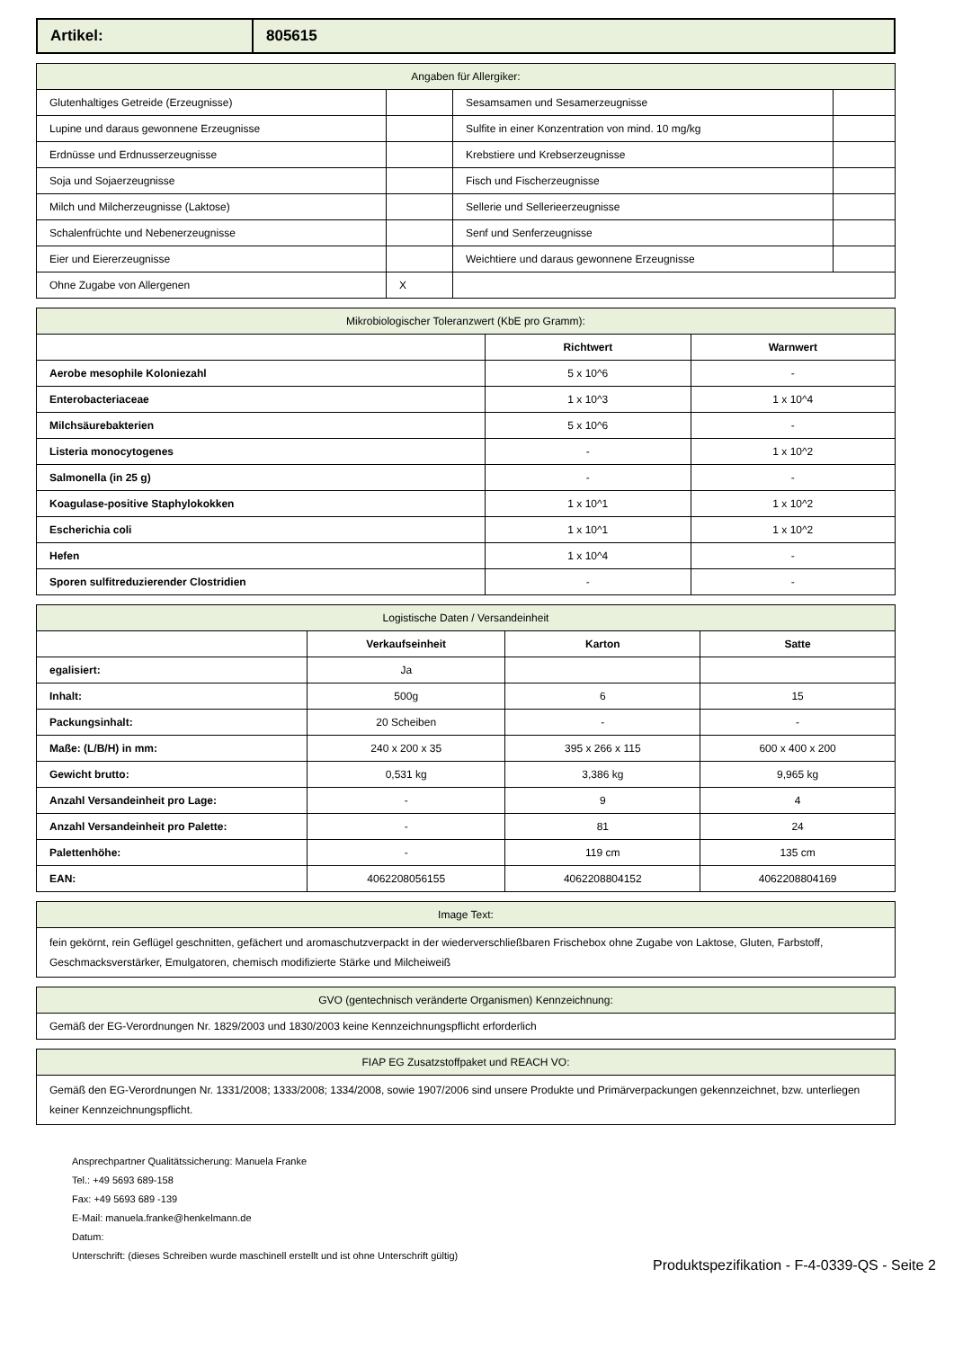| Artikel: | 805615 |
| Angaben für Allergiker: | | | |
| Glutenhaltiges Getreide (Erzeugnisse) | | Sesamsamen und Sesamerzeugnisse | |
| Lupine und daraus gewonnene Erzeugnisse | | Sulfite in einer Konzentration von mind. 10 mg/kg | |
| Erdnüsse und Erdnusserzeugnisse | | Krebstiere und Krebserzeugnisse | |
| Soja und Sojaerzeugnisse | | Fisch und Fischerzeugnisse | |
| Milch und Milcherzeugnisse (Laktose) | | Sellerie und Sellerieerzeugnisse | |
| Schalenfrüchte und Nebenerzeugnisse | | Senf und Senferzeugnisse | |
| Eier und Eiererzeugnisse | | Weichtiere und daraus gewonnene Erzeugnisse | |
| Ohne Zugabe von Allergenen | X | | |
| Mikrobiologischer Toleranzwert (KbE pro Gramm): | | |
| | Richtwert | Warnwert |
| Aerobe mesophile Koloniezahl | 5 x 10^6 | - |
| Enterobacteriaceae | 1 x 10^3 | 1 x 10^4 |
| Milchsäurebakterien | 5 x 10^6 | - |
| Listeria monocytogenes | - | 1 x 10^2 |
| Salmonella (in 25 g) | - | - |
| Koagulase-positive Staphylokokken | 1 x 10^1 | 1 x 10^2 |
| Escherichia coli | 1 x 10^1 | 1 x 10^2 |
| Hefen | 1 x 10^4 | - |
| Sporen sulfitreduzierender Clostridien | - | - |
| Logistische Daten / Versandeinheit | | | |
| | Verkaufseinheit | Karton | Satte |
| egalisiert: | Ja | | |
| Inhalt: | 500g | 6 | 15 |
| Packungsinhalt: | 20 Scheiben | - | - |
| Maße: (L/B/H) in mm: | 240 x 200 x 35 | 395 x 266 x 115 | 600 x 400 x 200 |
| Gewicht brutto: | 0,531 kg | 3,386 kg | 9,965 kg |
| Anzahl Versandeinheit pro Lage: | - | 9 | 4 |
| Anzahl Versandeinheit pro Palette: | - | 81 | 24 |
| Palettenhöhe: | - | 119 cm | 135 cm |
| EAN: | 4062208056155 | 4062208804152 | 4062208804169 |
| Image Text: |
| fein gekörnt, rein Geflügel geschnitten, gefächert und aromaschutzverpackt in der wiederverschließbaren Frischebox ohne Zugabe von Laktose, Gluten, Farbstoff, Geschmacksverstärker, Emulgatoren, chemisch modifizierte Stärke und Milcheiweiß |
| GVO (gentechnisch veränderte Organismen) Kennzeichnung: |
| Gemäß der EG-Verordnungen Nr. 1829/2003 und 1830/2003 keine Kennzeichnungspflicht erforderlich |
| FIAP EG Zusatzstoffpaket und REACH VO: |
| Gemäß den EG-Verordnungen Nr. 1331/2008; 1333/2008; 1334/2008, sowie 1907/2006 sind unsere Produkte und Primärverpackungen gekennzeichnet, bzw. unterliegen keiner Kennzeichnungspflicht. |
Ansprechpartner Qualitätssicherung: Manuela Franke
Tel.: +49 5693 689-158
Fax: +49 5693 689 -139
E-Mail: manuela.franke@henkelmann.de
Datum:
Unterschrift: (dieses Schreiben wurde maschinell erstellt und ist ohne Unterschrift gültig)
Produktspezifikation - F-4-0339-QS - Seite 2